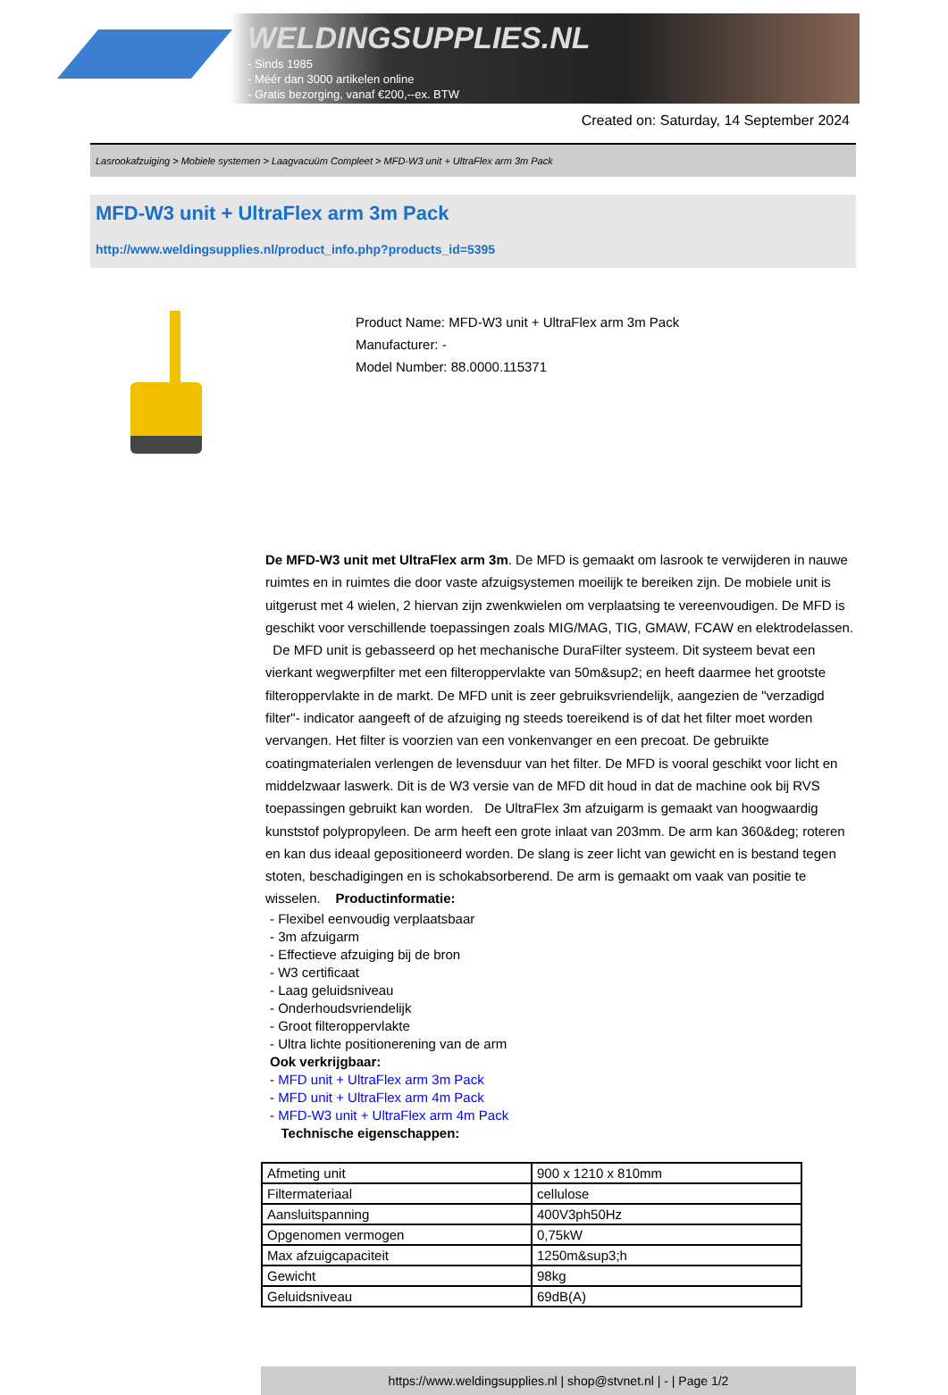WELDINGSUPPLIES.NL
- Sinds 1985
- Méér dan 3000 artikelen online
- Gratis bezorging, vanaf €200,--ex. BTW
Created on: Saturday, 14 September 2024
Lasrookafzuiging > Mobiele systemen > Laagvacuüm Compleet > MFD-W3 unit + UltraFlex arm 3m Pack
MFD-W3 unit + UltraFlex arm 3m Pack
http://www.weldingsupplies.nl/product_info.php?products_id=5395
Product Name: MFD-W3 unit + UltraFlex arm 3m Pack
Manufacturer: -
Model Number: 88.0000.115371
De MFD-W3 unit met UltraFlex arm 3m. De MFD is gemaakt om lasrook te verwijderen in nauwe ruimtes en in ruimtes die door vaste afzuigsystemen moeilijk te bereiken zijn. De mobiele unit is uitgerust met 4 wielen, 2 hiervan zijn zwenkwielen om verplaatsing te vereenvoudigen. De MFD is geschikt voor verschillende toepassingen zoals MIG/MAG, TIG, GMAW, FCAW en elektrodelassen. De MFD unit is gebasseerd op het mechanische DuraFilter systeem. Dit systeem bevat een vierkant wegwerpfilter met een filteroppervlakte van 50m&sup2; en heeft daarmee het grootste filteroppervlakte in de markt. De MFD unit is zeer gebruiksvriendelijk, aangezien de "verzadigd filter"- indicator aangeeft of de afzuiging ng steeds toereikend is of dat het filter moet worden vervangen. Het filter is voorzien van een vonkenvanger en een precoat. De gebruikte coatingmaterialen verlengen de levensduur van het filter. De MFD is vooral geschikt voor licht en middelzwaar laswerk. Dit is de W3 versie van de MFD dit houd in dat de machine ook bij RVS toepassingen gebruikt kan worden. De UltraFlex 3m afzuigarm is gemaakt van hoogwaardig kunststof polypropyleen. De arm heeft een grote inlaat van 203mm. De arm kan 360&deg; roteren en kan dus ideaal gepositioneerd worden. De slang is zeer licht van gewicht en is bestand tegen stoten, beschadigingen en is schokabsorberend. De arm is gemaakt om vaak van positie te wisselen. Productinformatie:
- Flexibel eenvoudig verplaatsbaar
- 3m afzuigarm
- Effectieve afzuiging bij de bron
- W3 certificaat
- Laag geluidsniveau
- Onderhoudsvriendelijk
- Groot filteroppervlakte
- Ultra lichte positionerening van de arm
Ook verkrijgbaar:
- MFD unit + UltraFlex arm 3m Pack
- MFD unit + UltraFlex arm 4m Pack
- MFD-W3 unit + UltraFlex arm 4m Pack
Technische eigenschappen:
| Afmeting unit | 900 x 1210 x 810mm |
| Filtermateriaal | cellulose |
| Aansluitspanning | 400V3ph50Hz |
| Opgenomen vermogen | 0,75kW |
| Max afzuigcapaciteit | 1250m&sup3;h |
| Gewicht | 98kg |
| Geluidsniveau | 69dB(A) |
https://www.weldingsupplies.nl | shop@stvnet.nl | - | Page 1/2